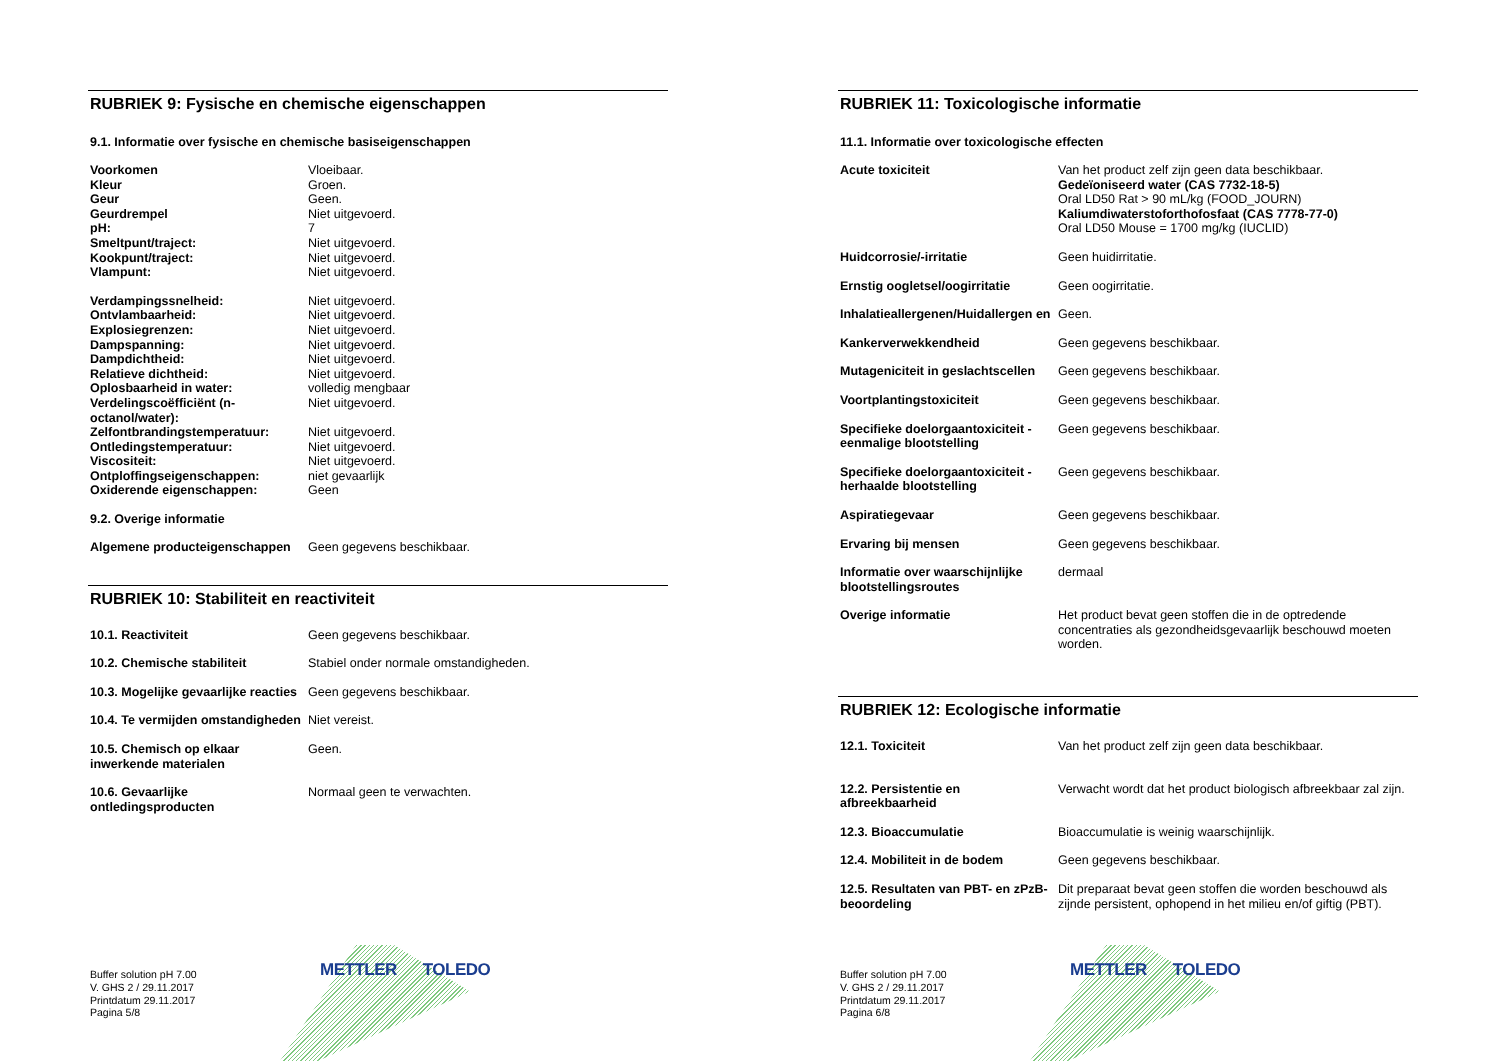RUBRIEK 9: Fysische en chemische eigenschappen
9.1. Informatie over fysische en chemische basiseigenschappen
| Voorkomen | Vloeibaar. |
| Kleur | Groen. |
| Geur | Geen. |
| Geurdrempel | Niet uitgevoerd. |
| pH: | 7 |
| Smeltpunt/traject: | Niet uitgevoerd. |
| Kookpunt/traject: | Niet uitgevoerd. |
| Vlampunt: | Niet uitgevoerd. |
| Verdampingssnelheid: | Niet uitgevoerd. |
| Ontvlambaarheid: | Niet uitgevoerd. |
| Explosiegrenzen: | Niet uitgevoerd. |
| Dampspanning: | Niet uitgevoerd. |
| Dampdichtheid: | Niet uitgevoerd. |
| Relatieve dichtheid: | Niet uitgevoerd. |
| Oplosbaarheid in water: | volledig mengbaar |
| Verdelingscoëfficiënt (n-octanol/water): | Niet uitgevoerd. |
| Zelfontbrandingstemperatuur: | Niet uitgevoerd. |
| Ontledingstemperatuur: | Niet uitgevoerd. |
| Viscositeit: | Niet uitgevoerd. |
| Ontploffingseigenschappen: | niet gevaarlijk |
| Oxiderende eigenschappen: | Geen |
9.2. Overige informatie
| Algemene producteigenschappen | Geen gegevens beschikbaar. |
RUBRIEK 10: Stabiliteit en reactiviteit
| 10.1. Reactiviteit | Geen gegevens beschikbaar. |
| 10.2. Chemische stabiliteit | Stabiel onder normale omstandigheden. |
| 10.3. Mogelijke gevaarlijke reacties | Geen gegevens beschikbaar. |
| 10.4. Te vermijden omstandigheden | Niet vereist. |
| 10.5. Chemisch op elkaar inwerkende materialen | Geen. |
| 10.6. Gevaarlijke ontledingsproducten | Normaal geen te verwachten. |
Buffer solution pH 7.00
V. GHS 2 / 29.11.2017
Printdatum 29.11.2017
Pagina 5/8
METTLER TOLEDO
RUBRIEK 11: Toxicologische informatie
11.1. Informatie over toxicologische effecten
| Acute toxiciteit | Van het product zelf zijn geen data beschikbaar. Gedeïoniseerd water (CAS 7732-18-5) Oral LD50 Rat > 90 mL/kg (FOOD_JOURN) Kaliumdiwaterstoforthofosfaat (CAS 7778-77-0) Oral LD50 Mouse = 1700 mg/kg (IUCLID) |
| Huidcorrosie/-irritatie | Geen huidirritatie. |
| Ernstig oogletsel/oogirritatie | Geen oogirritatie. |
| Inhalatieallergenen/Huidallergen en | Geen. |
| Kankerverwekkendheid | Geen gegevens beschikbaar. |
| Mutageniciteit in geslachtscellen | Geen gegevens beschikbaar. |
| Voortplantingstoxiciteit | Geen gegevens beschikbaar. |
| Specifieke doelorgaantoxiciteit - eenmalige blootstelling | Geen gegevens beschikbaar. |
| Specifieke doelorgaantoxiciteit - herhaalde blootstelling | Geen gegevens beschikbaar. |
| Aspiratiegevaar | Geen gegevens beschikbaar. |
| Ervaring bij mensen | Geen gegevens beschikbaar. |
| Informatie over waarschijnlijke blootstellingsroutes | dermaal |
| Overige informatie | Het product bevat geen stoffen die in de optredende concentraties als gezondheidsgevaarlijk beschouwd moeten worden. |
RUBRIEK 12: Ecologische informatie
| 12.1. Toxiciteit | Van het product zelf zijn geen data beschikbaar. |
| 12.2. Persistentie en afbreekbaarheid | Verwacht wordt dat het product biologisch afbreekbaar zal zijn. |
| 12.3. Bioaccumulatie | Bioaccumulatie is weinig waarschijnlijk. |
| 12.4. Mobiliteit in de bodem | Geen gegevens beschikbaar. |
| 12.5. Resultaten van PBT- en zPzB-beoordeling | Dit preparaat bevat geen stoffen die worden beschouwd als zijnde persistent, ophopend in het milieu en/of giftig (PBT). |
Buffer solution pH 7.00
V. GHS 2 / 29.11.2017
Printdatum 29.11.2017
Pagina 6/8
METTLER TOLEDO